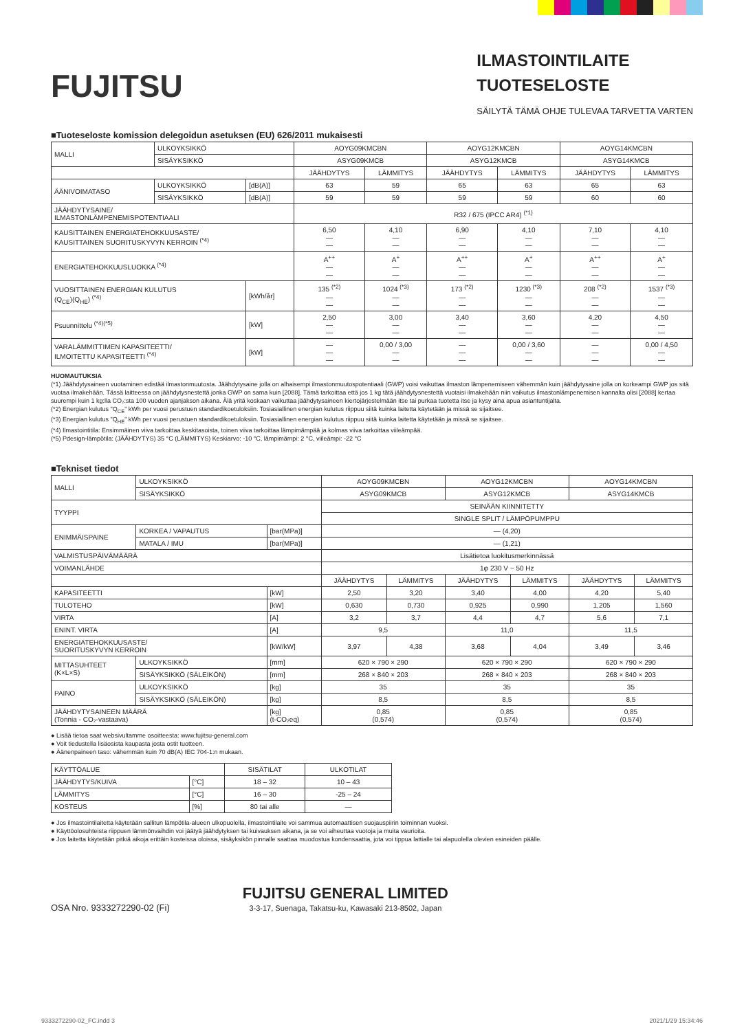FUJITSU
ILMASTOINTILAITE
TUOTESELOSTE
SÄILYTÄ TÄMÄ OHJE TULEVAA TARVETTA VARTEN
■Tuoteseloste komission delegoidun asetuksen (EU) 626/2011 mukaisesti
| MALLI | ULKOYKSIKKÖ | | AOYG09KMCBN | | AOYG12KMCBN | | AOYG14KMCBN | |
| | SISÄYKSIKKÖ | | ASYG09KMCB | | ASYG12KMCB | | ASYG14KMCB | |
| | | | JÄÄHDYTYS | LÄMMITYS | JÄÄHDYTYS | LÄMMITYS | JÄÄHDYTYS | LÄMMITYS |
| ÄÄNIVOIMATASO | ULKOYKSIKKÖ | [dB(A)] | 63 | 59 | 65 | 63 | 65 | 63 |
| | SISÄYKSIKKÖ | [dB(A)] | 59 | 59 | 59 | 59 | 60 | 60 |
| JÄÄHDYTYSAINE/ ILMASTONLÄMPENEMISPOTENTIAALI | | | R32 / 675 (IPCC AR4) <sup>(*1)</sup> | | | | | |
| KAUSITTAINEN ENERGIATEHOKKUUSASTE/ KAUSITTAINEN SUORITUSKYVYN KERROIN <sup>(*4)</sup> | | | 6,50 — — | 4,10 — — | 6,90 — — | 4,10 — — | 7,10 — — | 4,10 — — |
| ENERGIATEHOKKUUSLUOKKA <sup>(*4)</sup> | | | A<sup>++</sup> — — | A<sup>+</sup> — — | A<sup>++</sup> — — | A<sup>+</sup> — — | A<sup>++</sup> — — | A<sup>+</sup> — — |
| VUOSITTAINEN ENERGIAN KULUTUS (Q<sub>CE</sub>)(Q<sub>HE</sub>) <sup>(*4)</sup> | | [kWh/år] | 135 <sup>(*2)</sup> — — | 1024 <sup>(*3)</sup> — — | 173 <sup>(*2)</sup> — — | 1230 <sup>(*3)</sup> — — | 208 <sup>(*2)</sup> — — | 1537 <sup>(*3)</sup> — — |
| Psuunnittelu <sup>(*4)(*5)</sup> | | [kW] | 2,50 — — | 3,00 — — | 3,40 — — | 3,60 — — | 4,20 — — | 4,50 — — |
| VARALÄMMITTIMEN KAPASITEETTI/ ILMOITETTU KAPASITEETTI <sup>(*4)</sup> | | [kW] | — — — | 0,00 / 3,00 — — | — — — | 0,00 / 3,60 — — | — — — | 0,00 / 4,50 — — |
HUOMAUTUKSIA
(*1) Jäähdytysaineen vuotaminen edistää ilmastonmuutosta. Jäähdytysaine jolla on alhaisempi ilmastonmuutospotentiaali (GWP) voisi vaikuttaa ilmaston lämpenemiseen vähemmän kuin jäähdytysaine jolla on korkeampi GWP jos sitä vuotaa ilmakehään. Tässä laitteessa on jäähdytysnestettä jonka GWP on sama kuin [2088]. Tämä tarkoittaa että jos 1 kg tätä jäähdytysnestettä vuotaisi ilmakehään niin vaikutus ilmastonlämpenemisen kannalta olisi [2088] kertaa suurempi kuin 1 kg:lla CO₂:sta 100 vuoden ajanjakson aikana. Älä yritä koskaan vaikuttaa jäähdytysaineen kiertojärjestelmään itse tai purkaa tuotetta itse ja kysy aina apua asiantuntijalta.
(*2) Energian kulutus "Q<sub>CE</sub>" kWh per vuosi perustuen standardikoetuloksiin. Tosiasiallinen energian kulutus riippuu siitä kuinka laitetta käytetään ja missä se sijaitsee.
(*3) Energian kulutus "Q<sub>HE</sub>" kWh per vuosi perustuen standardikoetuloksiin. Tosiasiallinen energian kulutus riippuu siitä kuinka laitetta käytetään ja missä se sijaitsee.
(*4) Ilmastointitila: Ensimmäinen viiva tarkoittaa keskitasoista, toinen viiva tarkoittaa lämpimämpää ja kolmas viiva tarkoittaa viileämpää.
(*5) Pdesign-lämpötila: (JÄÄHDYTYS) 35 °C (LÄMMITYS) Keskiarvo: -10 °C, lämpimämpi: 2 °C, viileämpi: -22 °C
■Tekniset tiedot
| MALLI | ULKOYKSIKKÖ | | AOYG09KMCBN | | AOYG12KMCBN | | AOYG14KMCBN | |
| | SISÄYKSIKKÖ | | ASYG09KMCB | | ASYG12KMCB | | ASYG14KMCB | |
| TYYPPI | | | SEINÄÄN KIINNITETTY | | | | | |
| | | | SINGLE SPLIT / LÄMPÖPUMPPU | | | | | |
| ENIMMÄISPAINE | KORKEA / VAPAUTUS | [bar(MPa)] | — (4,20) | | | | | |
| | MATALA / IMU | [bar(MPa)] | — (1,21) | | | | | |
| VALMISTUSPÄIVÄMÄÄRÄ | | | Lisätietoa luokitusmerkinnässä | | | | | |
| VOIMANLÄHDE | | | 1φ 230 V ~ 50 Hz | | | | | |
| | | | JÄÄHDYTYS | LÄMMITYS | JÄÄHDYTYS | LÄMMITYS | JÄÄHDYTYS | LÄMMITYS |
| KAPASITEETTI | | [kW] | 2,50 | 3,20 | 3,40 | 4,00 | 4,20 | 5,40 |
| TULOTEHO | | [kW] | 0,630 | 0,730 | 0,925 | 0,990 | 1,205 | 1,560 |
| VIRTA | | [A] | 3,2 | 3,7 | 4,4 | 4,7 | 5,6 | 7,1 |
| ENINT. VIRTA | | [A] | 9,5 | | 11,0 | | 11,5 | |
| ENERGIATEHOKKUUSASTE/ SUORITUSKYVYN KERROIN | | [kW/kW] | 3,97 | 4,38 | 3,68 | 4,04 | 3,49 | 3,46 |
| MITTASUHTEET (K×L×S) | ULKOYKSIKKÖ | [mm] | 620 × 790 × 290 | | 620 × 790 × 290 | | 620 × 790 × 290 | |
| | SISÄYKSIKKÖ (SÄLEIKÖN) | [mm] | 268 × 840 × 203 | | 268 × 840 × 203 | | 268 × 840 × 203 | |
| PAINO | ULKOYKSIKKÖ | [kg] | 35 | | 35 | | 35 | |
| | SISÄYKSIKKÖ (SÄLEIKÖN) | [kg] | 8,5 | | 8,5 | | 8,5 | |
| JÄÄHDYTYSAINEEN MÄÄRÄ (Tonnia - CO₂-vastaava) | | [kg] (t-CO₂eq) | 0,85 (0,574) | | 0,85 (0,574) | | 0,85 (0,574) | |
● Lisää tietoa saat websivultamme osoitteesta: www.fujitsu-general.com
● Voit tiedustella lisäosista kaupasta josta ostit tuotteen.
● Äänenpaineen taso: vähemmän kuin 70 dB(A) IEC 704-1:n mukaan.
| KÄYTTÖALUE | | SISÄTILAT | ULKOTILAT |
| JÄÄHDYTYS/KUIVA | [°C] | 18 – 32 | 10 – 43 |
| LÄMMITYS | [°C] | 16 – 30 | -25 – 24 |
| KOSTEUS | [%] | 80 tai alle | — |
● Jos ilmastointilaitetta käytetään sallitun lämpötila-alueen ulkopuolella, ilmastointilaite voi sammua automaattisen suojauspiirin toiminnan vuoksi.
● Käyttöolosuhteista riippuen lämmönvaihdin voi jäätyä jäähdytyksen tai kuivauksen aikana, ja se voi aiheuttaa vuotoja ja muita vaurioita.
● Jos laitetta käytetään pitkiä aikoja erittäin kosteissa oloissa, sisäyksikön pinnalle saattaa muodostua kondensaattia, jota voi tippua lattialle tai alapuolella olevien esineiden päälle.
OSA Nro. 9333272290-02 (Fi)
FUJITSU GENERAL LIMITED
3-3-17, Suenaga, Takatsu-ku, Kawasaki 213-8502, Japan
9333272290-02_FC.indd 3 2021/1/29 15:34:46